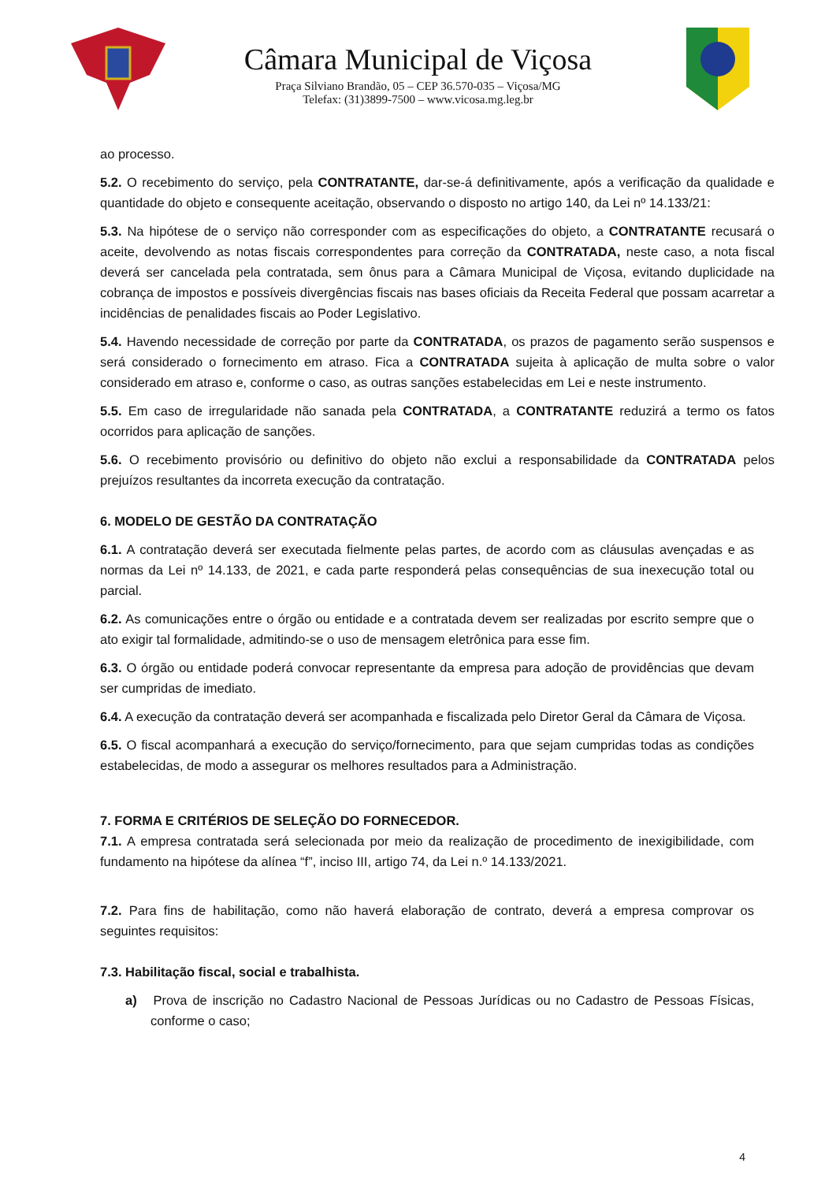Câmara Municipal de Viçosa
Praça Silviano Brandão, 05 – CEP 36.570-035 – Viçosa/MG
Telefax: (31)3899-7500 – www.vicosa.mg.leg.br
ao processo.
5.2. O recebimento do serviço, pela CONTRATANTE, dar-se-á definitivamente, após a verificação da qualidade e quantidade do objeto e consequente aceitação, observando o disposto no artigo 140, da Lei nº 14.133/21:
5.3. Na hipótese de o serviço não corresponder com as especificações do objeto, a CONTRATANTE recusará o aceite, devolvendo as notas fiscais correspondentes para correção da CONTRATADA, neste caso, a nota fiscal deverá ser cancelada pela contratada, sem ônus para a Câmara Municipal de Viçosa, evitando duplicidade na cobrança de impostos e possíveis divergências fiscais nas bases oficiais da Receita Federal que possam acarretar a incidências de penalidades fiscais ao Poder Legislativo.
5.4. Havendo necessidade de correção por parte da CONTRATADA, os prazos de pagamento serão suspensos e será considerado o fornecimento em atraso. Fica a CONTRATADA sujeita à aplicação de multa sobre o valor considerado em atraso e, conforme o caso, as outras sanções estabelecidas em Lei e neste instrumento.
5.5. Em caso de irregularidade não sanada pela CONTRATADA, a CONTRATANTE reduzirá a termo os fatos ocorridos para aplicação de sanções.
5.6. O recebimento provisório ou definitivo do objeto não exclui a responsabilidade da CONTRATADA pelos prejuízos resultantes da incorreta execução da contratação.
6. MODELO DE GESTÃO DA CONTRATAÇÃO
6.1. A contratação deverá ser executada fielmente pelas partes, de acordo com as cláusulas avençadas e as normas da Lei nº 14.133, de 2021, e cada parte responderá pelas consequências de sua inexecução total ou parcial.
6.2. As comunicações entre o órgão ou entidade e a contratada devem ser realizadas por escrito sempre que o ato exigir tal formalidade, admitindo-se o uso de mensagem eletrônica para esse fim.
6.3. O órgão ou entidade poderá convocar representante da empresa para adoção de providências que devam ser cumpridas de imediato.
6.4. A execução da contratação deverá ser acompanhada e fiscalizada pelo Diretor Geral da Câmara de Viçosa.
6.5. O fiscal acompanhará a execução do serviço/fornecimento, para que sejam cumpridas todas as condições estabelecidas, de modo a assegurar os melhores resultados para a Administração.
7. FORMA E CRITÉRIOS DE SELEÇÃO DO FORNECEDOR.
7.1. A empresa contratada será selecionada por meio da realização de procedimento de inexigibilidade, com fundamento na hipótese da alínea “f”, inciso III, artigo 74, da Lei n.º 14.133/2021.
7.2. Para fins de habilitação, como não haverá elaboração de contrato, deverá a empresa comprovar os seguintes requisitos:
7.3. Habilitação fiscal, social e trabalhista.
a) Prova de inscrição no Cadastro Nacional de Pessoas Jurídicas ou no Cadastro de Pessoas Físicas, conforme o caso;
4